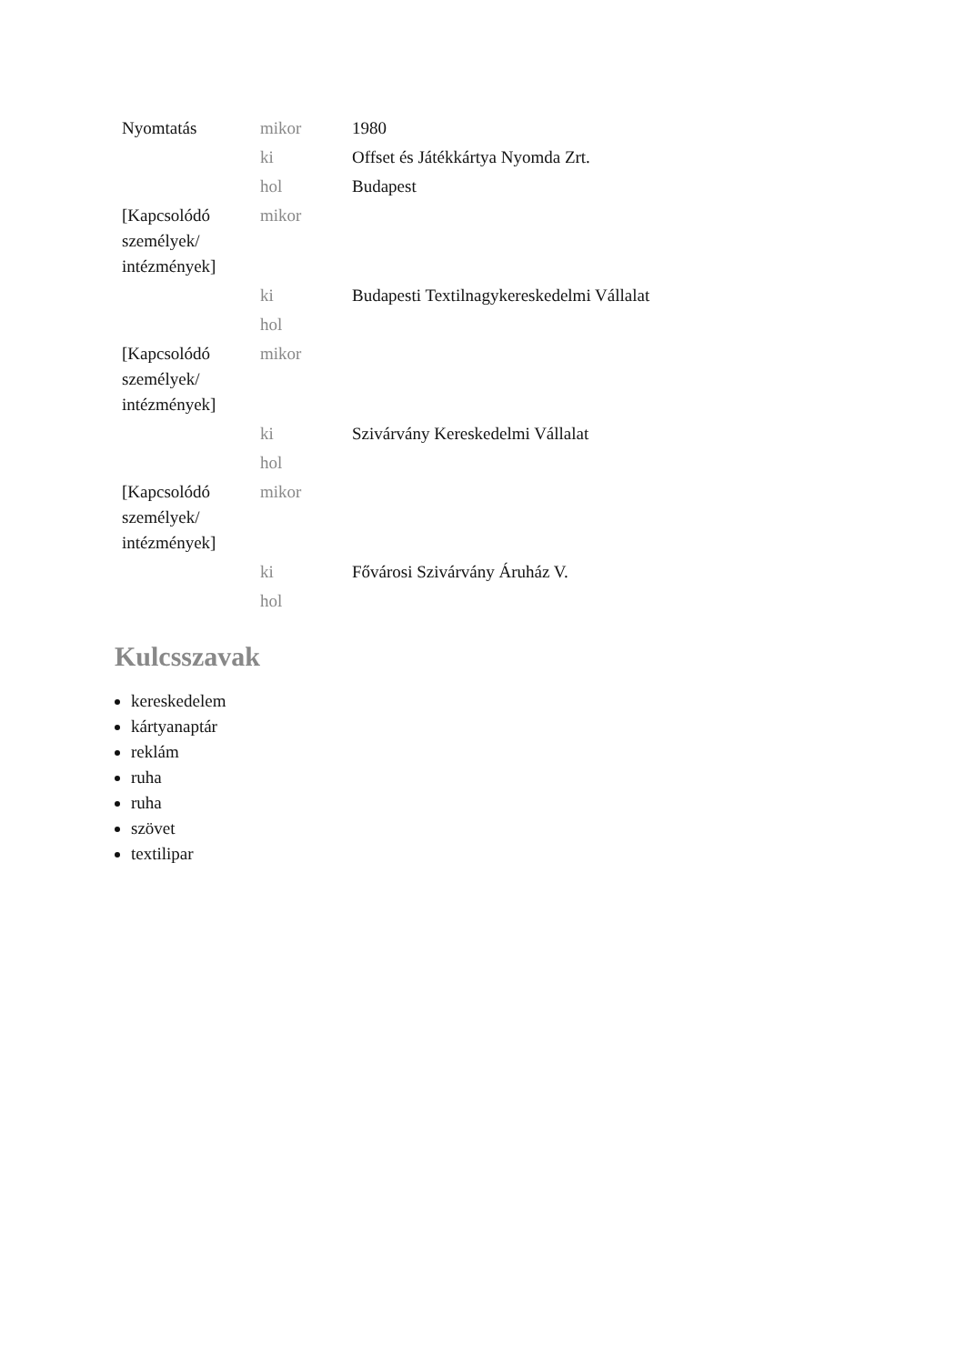| Nyomtatás | mikor | 1980 |
| | ki | Offset és Játékkártya Nyomda Zrt. |
| | hol | Budapest |
| [Kapcsolódó személyek/ intézmények] | mikor | |
| | ki | Budapesti Textilnagykereskedelmi Vállalat |
| | hol | |
| [Kapcsolódó személyek/ intézmények] | mikor | |
| | ki | Szivárvány Kereskedelmi Vállalat |
| | hol | |
| [Kapcsolódó személyek/ intézmények] | mikor | |
| | ki | Fővárosi Szivárvány Áruház V. |
| | hol | |
Kulcsszavak
kereskedelem
kártyanaptár
reklám
ruha
ruha
szövet
textilipar